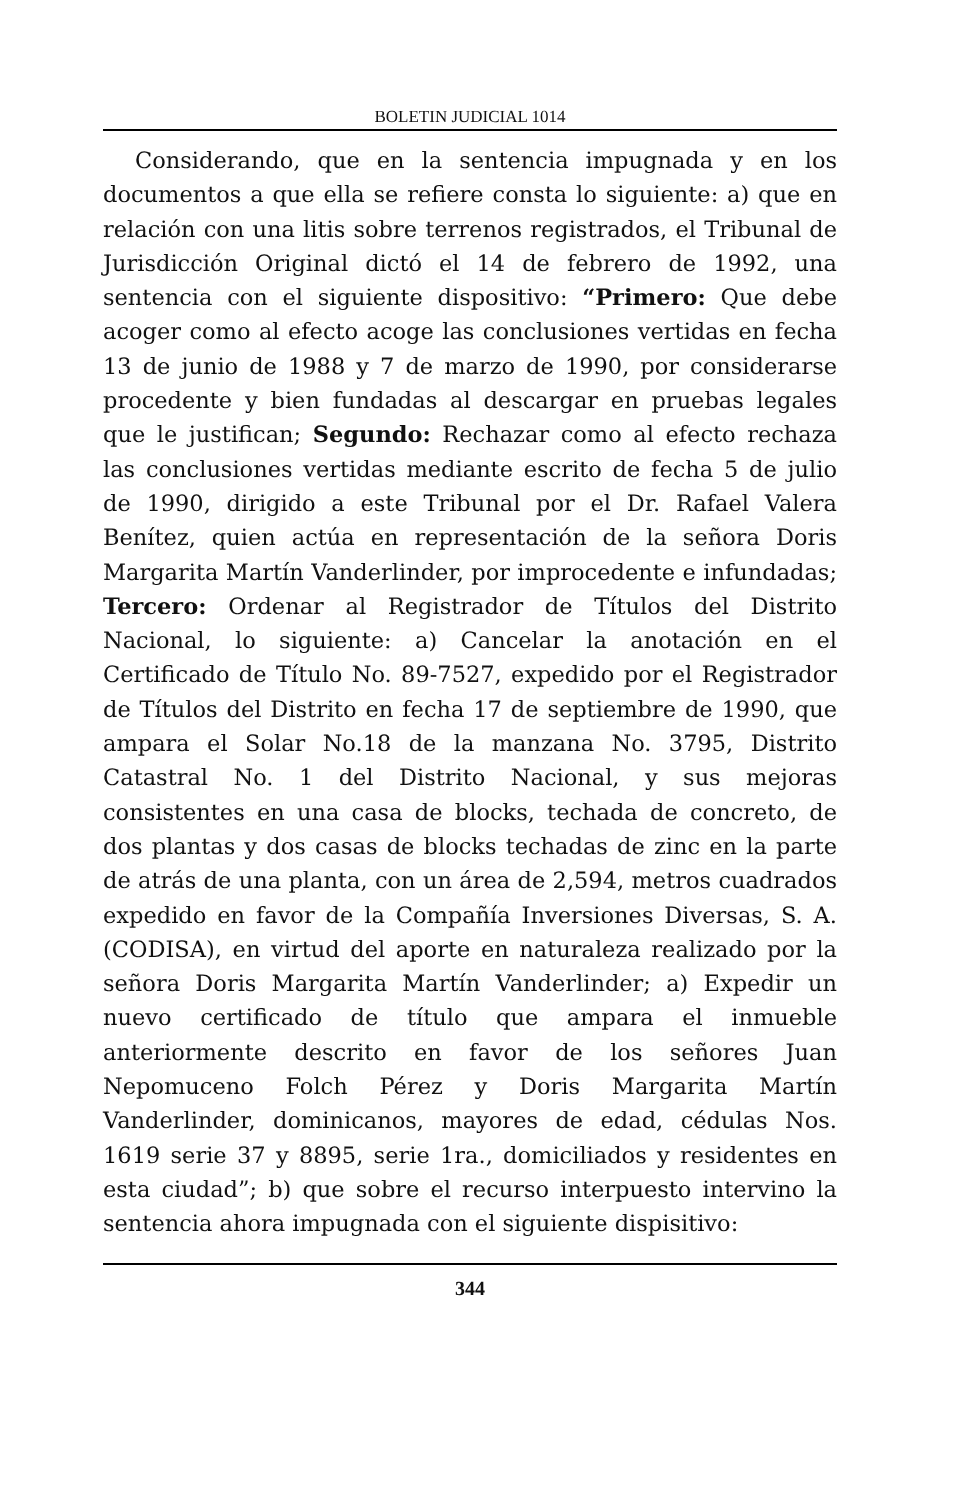BOLETIN JUDICIAL 1014
Considerando, que en la sentencia impugnada y en los documentos a que ella se refiere consta lo siguiente: a) que en relación con una litis sobre terrenos registrados, el Tribunal de Jurisdicción Original dictó el 14 de febrero de 1992, una sentencia con el siguiente dispositivo: “Primero: Que debe acoger como al efecto acoge las conclusiones vertidas en fecha 13 de junio de 1988 y 7 de marzo de 1990, por considerarse procedente y bien fundadas al descargar en pruebas legales que le justifican; Segundo: Rechazar como al efecto rechaza las conclusiones vertidas mediante escrito de fecha 5 de julio de 1990, dirigido a este Tribunal por el Dr. Rafael Valera Benítez, quien actúa en representación de la señora Doris Margarita Martín Vanderlinder, por improcedente e infundadas; Tercero: Ordenar al Registrador de Títulos del Distrito Nacional, lo siguiente: a) Cancelar la anotación en el Certificado de Título No. 89-7527, expedido por el Registrador de Títulos del Distrito en fecha 17 de septiembre de 1990, que ampara el Solar No.18 de la manzana No. 3795, Distrito Catastral No. 1 del Distrito Nacional, y sus mejoras consistentes en una casa de blocks, techada de concreto, de dos plantas y dos casas de blocks techadas de zinc en la parte de atrás de una planta, con un área de 2,594, metros cuadrados expedido en favor de la Compañía Inversiones Diversas, S. A. (CODISA), en virtud del aporte en naturaleza realizado por la señora Doris Margarita Martín Vanderlinder; a) Expedir un nuevo certificado de título que ampara el inmueble anteriormente descrito en favor de los señores Juan Nepomuceno Folch Pérez y Doris Margarita Martín Vanderlinder, dominicanos, mayores de edad, cédulas Nos. 1619 serie 37 y 8895, serie 1ra., domiciliados y residentes en esta ciudad”; b) que sobre el recurso interpuesto intervino la sentencia ahora impugnada con el siguiente dispisitivo:
344